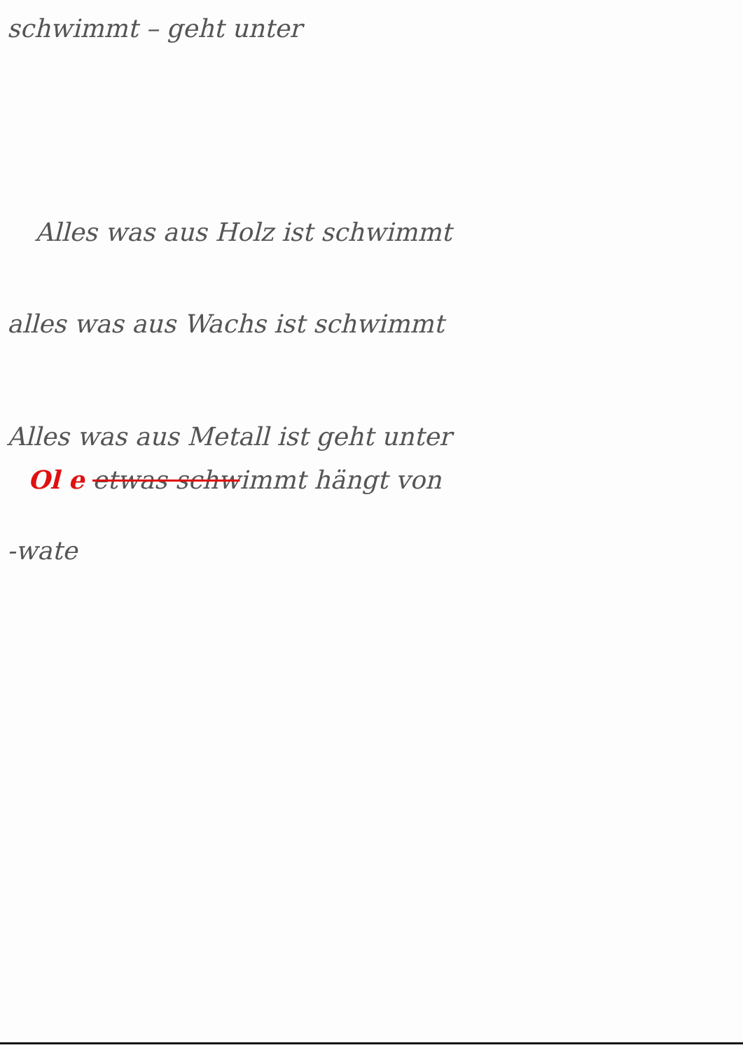schwimmt – geht unter
Alles was aus Holz ist schwimmt
alles was aus Wachs ist schwimmt
Alles was aus Metall ist geht unter
Ol e etwas schwimmt hängt von
-wate